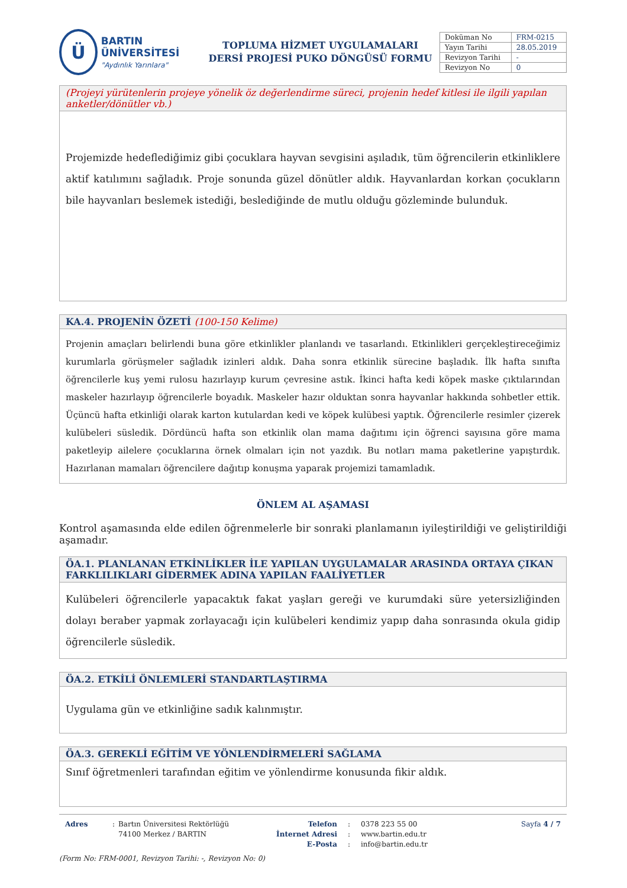Ü
BARTIN ÜNİVERSİTESİ
"Aydınlık Yarınlara"
TOPLUMA HİZMET UYGULAMALARI
DERSİ PROJESİ PUKO DÖNGÜSÜ FORMU
| Doküman No | FRM-0215 |
| Yayın Tarihi | 28.05.2019 |
| Revizyon Tarihi | - |
| Revizyon No | 0 |
(Projeyi yürütenlerin projeye yönelik öz değerlendirme süreci, projenin hedef kitlesi ile ilgili yapılan anketler/dönütler vb.)
Projemizde hedeflediğimiz gibi çocuklara hayvan sevgisini aşıladık, tüm öğrencilerin etkinliklere aktif katılımını sağladık. Proje sonunda güzel dönütler aldık. Hayvanlardan korkan çocukların bile hayvanları beslemek istediği, beslediğinde de mutlu olduğu gözleminde bulunduk.
KA.4. PROJENİN ÖZETİ (100-150 Kelime)
Projenin amaçları belirlendi buna göre etkinlikler planlandı ve tasarlandı. Etkinlikleri gerçekleştireceğimiz kurumlarla görüşmeler sağladık izinleri aldık. Daha sonra etkinlik sürecine başladık. İlk hafta sınıfta öğrencilerle kuş yemi rulosu hazırlayıp kurum çevresine astık. İkinci hafta kedi köpek maske çıktılarından maskeler hazırlayıp öğrencilerle boyadık. Maskeler hazır olduktan sonra hayvanlar hakkında sohbetler ettik. Üçüncü hafta etkinliği olarak karton kutulardan kedi ve köpek kulübesi yaptık. Öğrencilerle resimler çizerek kulübeleri süsledik. Dördüncü hafta son etkinlik olan mama dağıtımı için öğrenci sayısına göre mama paketleyip ailelere çocuklarına örnek olmaları için not yazdık. Bu notları mama paketlerine yapıştırdık. Hazırlanan mamaları öğrencilere dağıtıp konuşma yaparak projemizi tamamladık.
ÖNLEM AL AŞAMASI
Kontrol aşamasında elde edilen öğrenmelerle bir sonraki planlamanın iyileştirildiği ve geliştirildiği aşamadır.
ÖA.1. PLANLANAN ETKİNLİKLER İLE YAPILAN UYGULAMALAR ARASINDA ORTAYA ÇIKAN FARKLILIKLARI GİDERMEK ADINA YAPILAN FAALİYETLER
Kulübeleri öğrencilerle yapacaktık fakat yaşları gereği ve kurumdaki süre yetersizliğinden dolayı beraber yapmak zorlayacağı için kulübeleri kendimiz yapıp daha sonrasında okula gidip öğrencilerle süsledik.
ÖA.2. ETKİLİ ÖNLEMLERİ STANDARTLAŞTIRMA
Uygulama gün ve etkinliğine sadık kalınmıştır.
ÖA.3. GEREKLİ EĞİTİM VE YÖNLENDİRMELERİ SAĞLAMA
Sınıf öğretmenleri tarafından eğitim ve yönlendirme konusunda fikir aldık.
Adres : Bartın Üniversitesi Rektörlüğü
74100 Merkez / BARTIN
Telefon
İnternet Adresi
E-Posta
:
:
:
0378 223 55 00
www.bartin.edu.tr
info@bartin.edu.tr
Sayfa 4 / 7
(Form No: FRM-0001, Revizyon Tarihi: -, Revizyon No: 0)